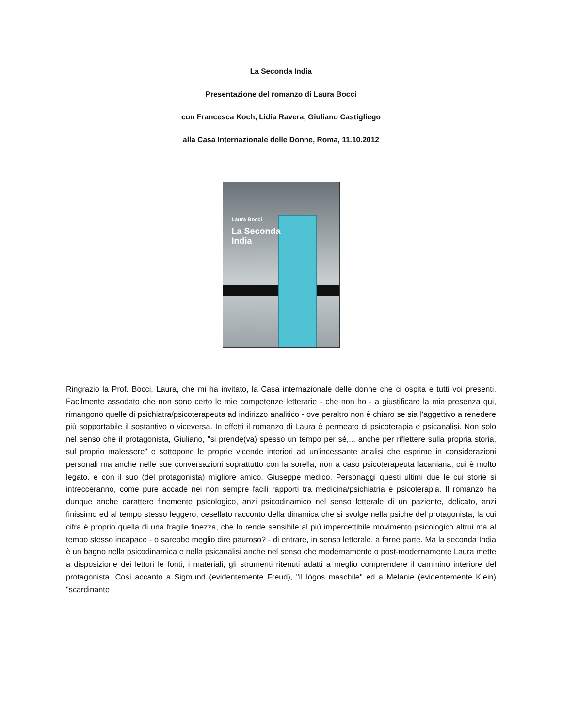La Seconda India
Presentazione del romanzo di Laura Bocci
con Francesca Koch, Lidia Ravera, Giuliano Castigliego
alla Casa Internazionale delle Donne, Roma, 11.10.2012
Laura Bocci
La Seconda
India
Ringrazio la Prof. Bocci, Laura, che mi ha invitato, la Casa internazionale delle donne che ci ospita e tutti voi presenti. Facilmente assodato che non sono certo le mie competenze letterarie - che non ho - a giustificare la mia presenza qui, rimangono quelle di psichiatra/psicoterapeuta ad indirizzo analitico - ove peraltro non è chiaro se sia l'aggettivo a renedere più sopportabile il sostantivo o viceversa. In effetti il romanzo di Laura è permeato di psicoterapia e psicanalisi. Non solo nel senso che il protagonista, Giuliano, "si prende(va) spesso un tempo per sé,... anche per riflettere sulla propria storia, sul proprio malessere" e sottopone le proprie vicende interiori ad un'incessante analisi che esprime in considerazioni personali ma anche nelle sue conversazioni soprattutto con la sorella, non a caso psicoterapeuta lacaniana, cui è molto legato, e con il suo (del protagonista) migliore amico, Giuseppe medico. Personaggi questi ultimi due le cui storie si intrecceranno, come pure accade nei non sempre facili rapporti tra medicina/psichiatria e psicoterapia. Il romanzo ha dunque anche carattere finemente psicologico, anzi psicodinamico nel senso letterale di un paziente, delicato, anzi finissimo ed al tempo stesso leggero, cesellato racconto della dinamica che si svolge nella psiche del protagonista, la cui cifra è proprio quella di una fragile finezza, che lo rende sensibile al più impercettibile movimento psicologico altrui ma al tempo stesso incapace - o sarebbe meglio dire pauroso? - di entrare, in senso letterale, a farne parte. Ma la seconda India è un bagno nella psicodinamica e nella psicanalisi anche nel senso che modernamente o post-modernamente Laura mette a disposizione dei lettori le fonti, i materiali, gli strumenti ritenuti adatti a meglio comprendere il cammino interiore del protagonista. Così accanto a Sigmund (evidentemente Freud), "il lógos maschile" ed a Melanie (evidentemente Klein) "scardinante